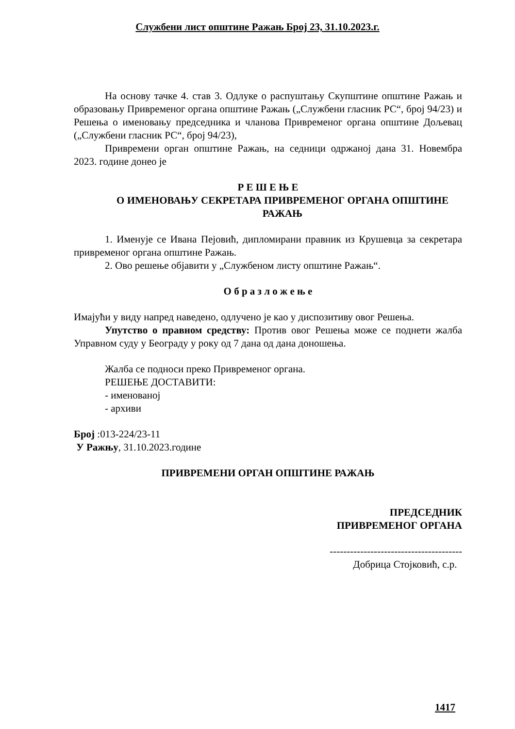Службени лист општине Ражањ Број 23, 31.10.2023.г.
На основу тачке 4. став 3. Одлуке о распуштању Скупштине општине Ражањ и образовању Привременог органа општине Ражањ („Службени гласник РС“, број 94/23) и Решења о именовању председника и чланова Привременог органа општине Дољевац („Службени гласник РС“, број 94/23),
Привремени орган општине Ражањ, на седници одржаној дана 31. Новембра 2023. године донео је
Р Е Ш Е Њ Е
О ИМЕНОВАЊУ СЕКРЕТАРА ПРИВРЕМЕНОГ ОРГАНА ОПШТИНЕ
РАЖАЊ
1. Именује се Ивана Пејовић, дипломирани правник из Крушевца за секретара привременог органа општине Ражањ.
2. Ово решење објавити у „Службеном листу општине Ражањ“.
О б р а з л о ж е њ е
Имајући у виду напред наведено, одлучено је као у диспозитиву овог Решења.
Упутство о правном средству: Против овог Решења може се поднети жалба Управном суду у Београду у року од 7 дана од дана доношења.
Жалба се подноси преко Привременог органа.
РЕШЕЊЕ ДОСТАВИТИ:
- именованој
- архиви
Број :013-224/23-11
У Ражњу, 31.10.2023.године
ПРИВРЕМЕНИ ОРГАН ОПШТИНЕ РАЖАЊ
ПРЕДСЕДНИК
ПРИВРЕМЕНОГ ОРГАНА
---------------------------------------
Добрица Стојковић, с.р.
1417